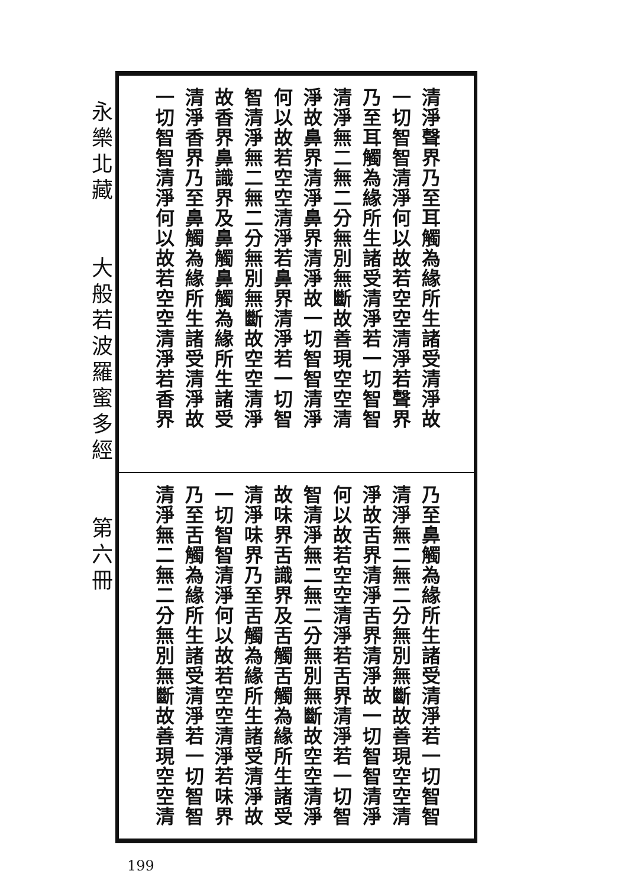永樂北藏　　大般若波羅蜜多經　　第六冊
清淨聲界乃至耳觸為緣所生諸受清淨故
一切智智清淨何以故若空空清淨若聲界
乃至耳觸為緣所生諸受清淨若一切智智
清淨無二無二分無別無斷故善現空空清
淨故鼻界清淨鼻界清淨故一切智智清淨
何以故若空空清淨若鼻界清淨若一切智
智清淨無二無二分無別無斷故空空清淨
故香界鼻識界及鼻觸鼻觸為緣所生諸受
清淨香界乃至鼻觸為緣所生諸受清淨故
一切智智清淨何以故若空空清淨若香界
乃至鼻觸為緣所生諸受清淨若一切智智
清淨無二無二分無別無斷故善現空空清
淨故舌界清淨舌界清淨故一切智智清淨
何以故若空空清淨若舌界清淨若一切智
智清淨無二無二分無別無斷故空空清淨
故味界舌識界及舌觸舌觸為緣所生諸受
清淨味界乃至舌觸為緣所生諸受清淨故
一切智智清淨何以故若空空清淨若味界
乃至舌觸為緣所生諸受清淨若一切智智
清淨無二無二分無別無斷故善現空空清
199